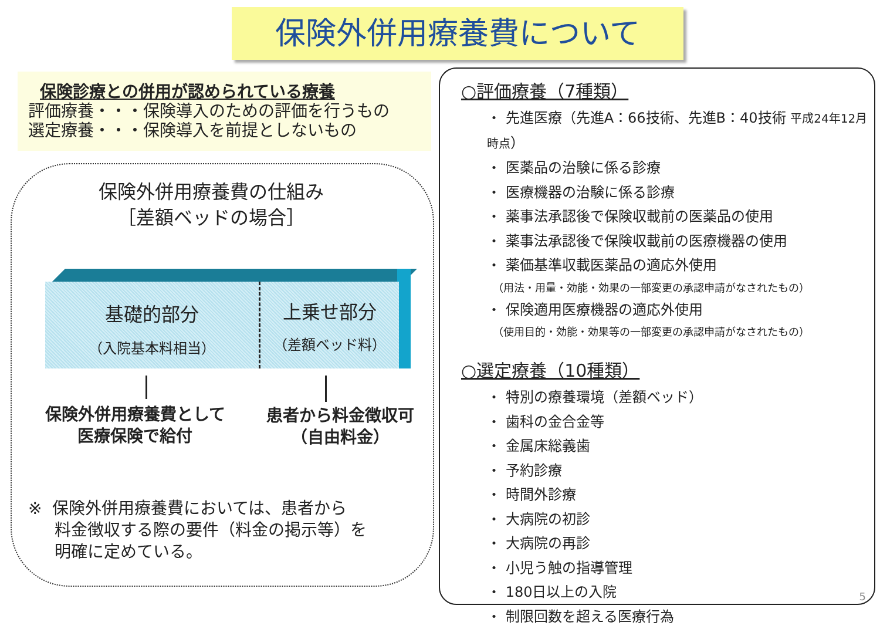保険外併用療養費について
保険診療との併用が認められている療養
評価療養・・・保険導入のための評価を行うもの
選定療養・・・保険導入を前提としないもの
保険外併用療養費の仕組み
［差額ベッドの場合］
基礎的部分
（入院基本料相当）
上乗せ部分
（差額ベッド料）
保険外併用療養費として
医療保険で給付
患者から料金徴収可
（自由料金）
※ 保険外併用療養費においては、患者から
料金徴収する際の要件（料金の掲示等）を
明確に定めている。
○評価療養（7種類）
・ 先進医療（先進A：66技術、先進B：40技術 平成24年12月時点）
・ 医薬品の治験に係る診療
・ 医療機器の治験に係る診療
・ 薬事法承認後で保険収載前の医薬品の使用
・ 薬事法承認後で保険収載前の医療機器の使用
・ 薬価基準収載医薬品の適応外使用
（用法・用量・効能・効果の一部変更の承認申請がなされたもの）
・ 保険適用医療機器の適応外使用
（使用目的・効能・効果等の一部変更の承認申請がなされたもの）
○選定療養（10種類）
・ 特別の療養環境（差額ベッド）
・ 歯科の金合金等
・ 金属床総義歯
・ 予約診療
・ 時間外診療
・ 大病院の初診
・ 大病院の再診
・ 小児う触の指導管理
・ 180日以上の入院
・ 制限回数を超える医療行為
5